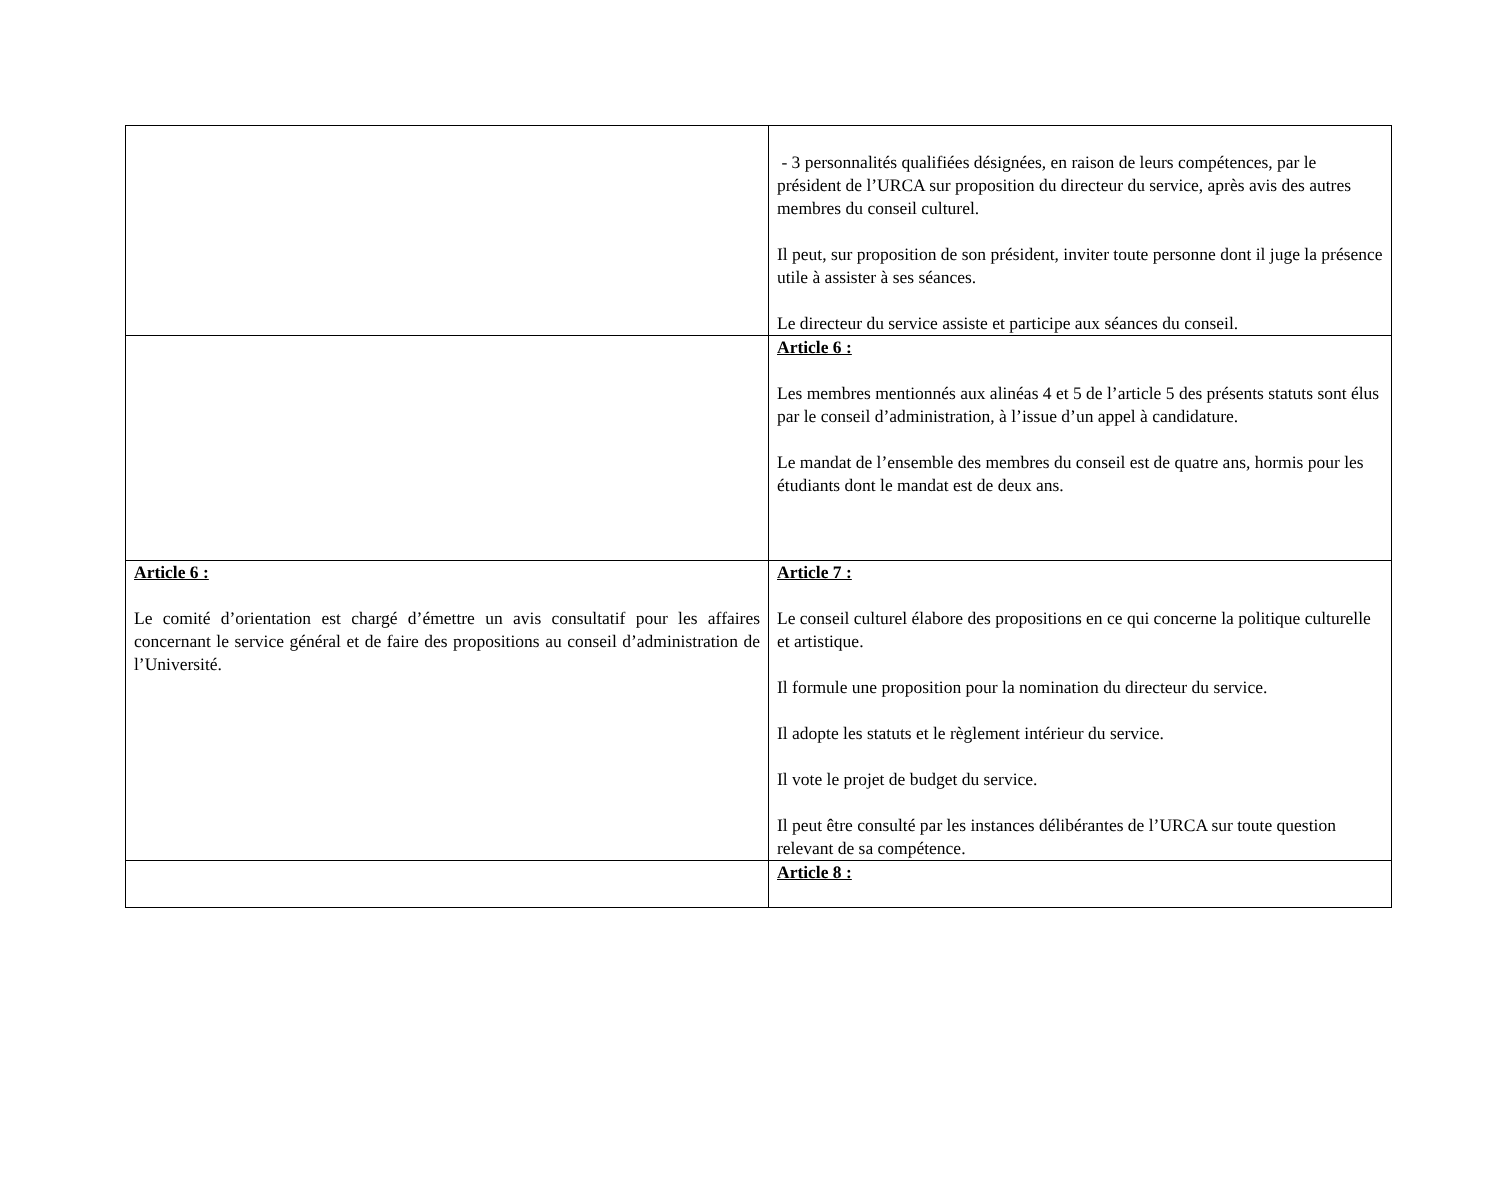| | - 3 personnalités qualifiées désignées, en raison de leurs compétences, par le président de l’URCA sur proposition du directeur du service, après avis des autres membres du conseil culturel. Il peut, sur proposition de son président, inviter toute personne dont il juge la présence utile à assister à ses séances. Le directeur du service assiste et participe aux séances du conseil. |
| | Article 6 : Les membres mentionnés aux alinéas 4 et 5 de l’article 5 des présents statuts sont élus par le conseil d’administration, à l’issue d’un appel à candidature. Le mandat de l’ensemble des membres du conseil est de quatre ans, hormis pour les étudiants dont le mandat est de deux ans. |
| Article 6 : Le comité d’orientation est chargé d’émettre un avis consultatif pour les affaires concernant le service général et de faire des propositions au conseil d’administration de l’Université. | Article 7 : Le conseil culturel élabore des propositions en ce qui concerne la politique culturelle et artistique. Il formule une proposition pour la nomination du directeur du service. Il adopte les statuts et le règlement intérieur du service. Il vote le projet de budget du service. Il peut être consulté par les instances délibérantes de l’URCA sur toute question relevant de sa compétence. |
| | Article 8 : |